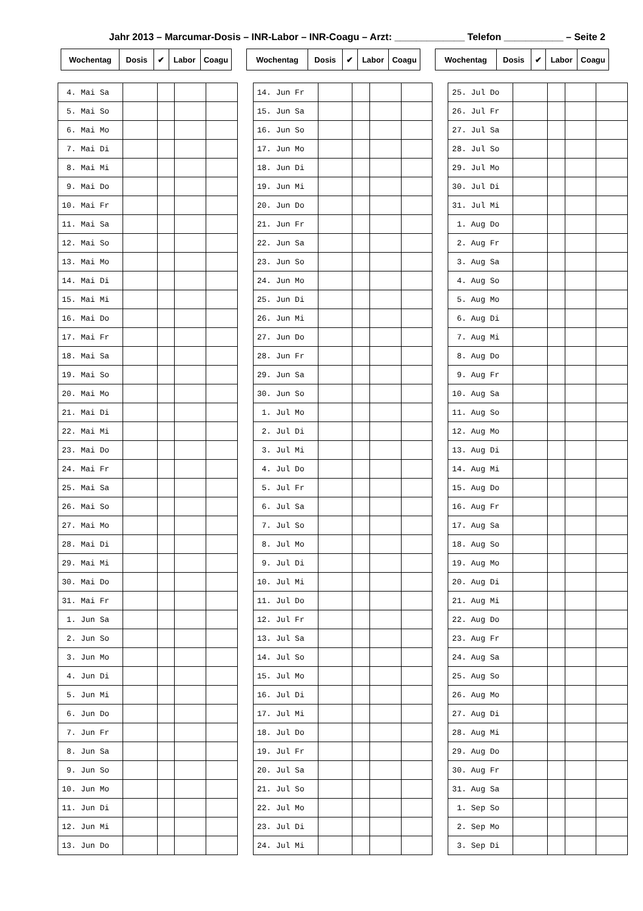Jahr 2013 – Marcumar-Dosis – INR-Labor – INR-Coagu – Arzt: _____________ Telefon ___________ – Seite 2
| Wochentag | Dosis | ✔ | Labor | Coagu | | Wochentag | Dosis | ✔ | Labor | Coagu | | Wochentag | Dosis | ✔ | Labor | Coagu |
| 4. Mai Sa | | | | |
| 5. Mai So | | | | |
| 6. Mai Mo | | | | |
| 7. Mai Di | | | | |
| 8. Mai Mi | | | | |
| 9. Mai Do | | | | |
| 10. Mai Fr | | | | |
| 11. Mai Sa | | | | |
| 12. Mai So | | | | |
| 13. Mai Mo | | | | |
| 14. Mai Di | | | | |
| 15. Mai Mi | | | | |
| 16. Mai Do | | | | |
| 17. Mai Fr | | | | |
| 18. Mai Sa | | | | |
| 19. Mai So | | | | |
| 20. Mai Mo | | | | |
| 21. Mai Di | | | | |
| 22. Mai Mi | | | | |
| 23. Mai Do | | | | |
| 24. Mai Fr | | | | |
| 25. Mai Sa | | | | |
| 26. Mai So | | | | |
| 27. Mai Mo | | | | |
| 28. Mai Di | | | | |
| 29. Mai Mi | | | | |
| 30. Mai Do | | | | |
| 31. Mai Fr | | | | |
| 1. Jun Sa | | | | |
| 2. Jun So | | | | |
| 3. Jun Mo | | | | |
| 4. Jun Di | | | | |
| 5. Jun Mi | | | | |
| 6. Jun Do | | | | |
| 7. Jun Fr | | | | |
| 8. Jun Sa | | | | |
| 9. Jun So | | | | |
| 10. Jun Mo | | | | |
| 11. Jun Di | | | | |
| 12. Jun Mi | | | | |
| 13. Jun Do | | | | |
| 14. Jun Fr | | | | |
| 15. Jun Sa | | | | |
| 16. Jun So | | | | |
| 17. Jun Mo | | | | |
| 18. Jun Di | | | | |
| 19. Jun Mi | | | | |
| 20. Jun Do | | | | |
| 21. Jun Fr | | | | |
| 22. Jun Sa | | | | |
| 23. Jun So | | | | |
| 24. Jun Mo | | | | |
| 25. Jun Di | | | | |
| 26. Jun Mi | | | | |
| 27. Jun Do | | | | |
| 28. Jun Fr | | | | |
| 29. Jun Sa | | | | |
| 30. Jun So | | | | |
| 1. Jul Mo | | | | |
| 2. Jul Di | | | | |
| 3. Jul Mi | | | | |
| 4. Jul Do | | | | |
| 5. Jul Fr | | | | |
| 6. Jul Sa | | | | |
| 7. Jul So | | | | |
| 8. Jul Mo | | | | |
| 9. Jul Di | | | | |
| 10. Jul Mi | | | | |
| 11. Jul Do | | | | |
| 12. Jul Fr | | | | |
| 13. Jul Sa | | | | |
| 14. Jul So | | | | |
| 15. Jul Mo | | | | |
| 16. Jul Di | | | | |
| 17. Jul Mi | | | | |
| 18. Jul Do | | | | |
| 19. Jul Fr | | | | |
| 20. Jul Sa | | | | |
| 21. Jul So | | | | |
| 22. Jul Mo | | | | |
| 23. Jul Di | | | | |
| 24. Jul Mi | | | | |
| 25. Jul Do | | | | |
| 26. Jul Fr | | | | |
| 27. Jul Sa | | | | |
| 28. Jul So | | | | |
| 29. Jul Mo | | | | |
| 30. Jul Di | | | | |
| 31. Jul Mi | | | | |
| 1. Aug Do | | | | |
| 2. Aug Fr | | | | |
| 3. Aug Sa | | | | |
| 4. Aug So | | | | |
| 5. Aug Mo | | | | |
| 6. Aug Di | | | | |
| 7. Aug Mi | | | | |
| 8. Aug Do | | | | |
| 9. Aug Fr | | | | |
| 10. Aug Sa | | | | |
| 11. Aug So | | | | |
| 12. Aug Mo | | | | |
| 13. Aug Di | | | | |
| 14. Aug Mi | | | | |
| 15. Aug Do | | | | |
| 16. Aug Fr | | | | |
| 17. Aug Sa | | | | |
| 18. Aug So | | | | |
| 19. Aug Mo | | | | |
| 20. Aug Di | | | | |
| 21. Aug Mi | | | | |
| 22. Aug Do | | | | |
| 23. Aug Fr | | | | |
| 24. Aug Sa | | | | |
| 25. Aug So | | | | |
| 26. Aug Mo | | | | |
| 27. Aug Di | | | | |
| 28. Aug Mi | | | | |
| 29. Aug Do | | | | |
| 30. Aug Fr | | | | |
| 31. Aug Sa | | | | |
| 1. Sep So | | | | |
| 2. Sep Mo | | | | |
| 3. Sep Di | | | | |